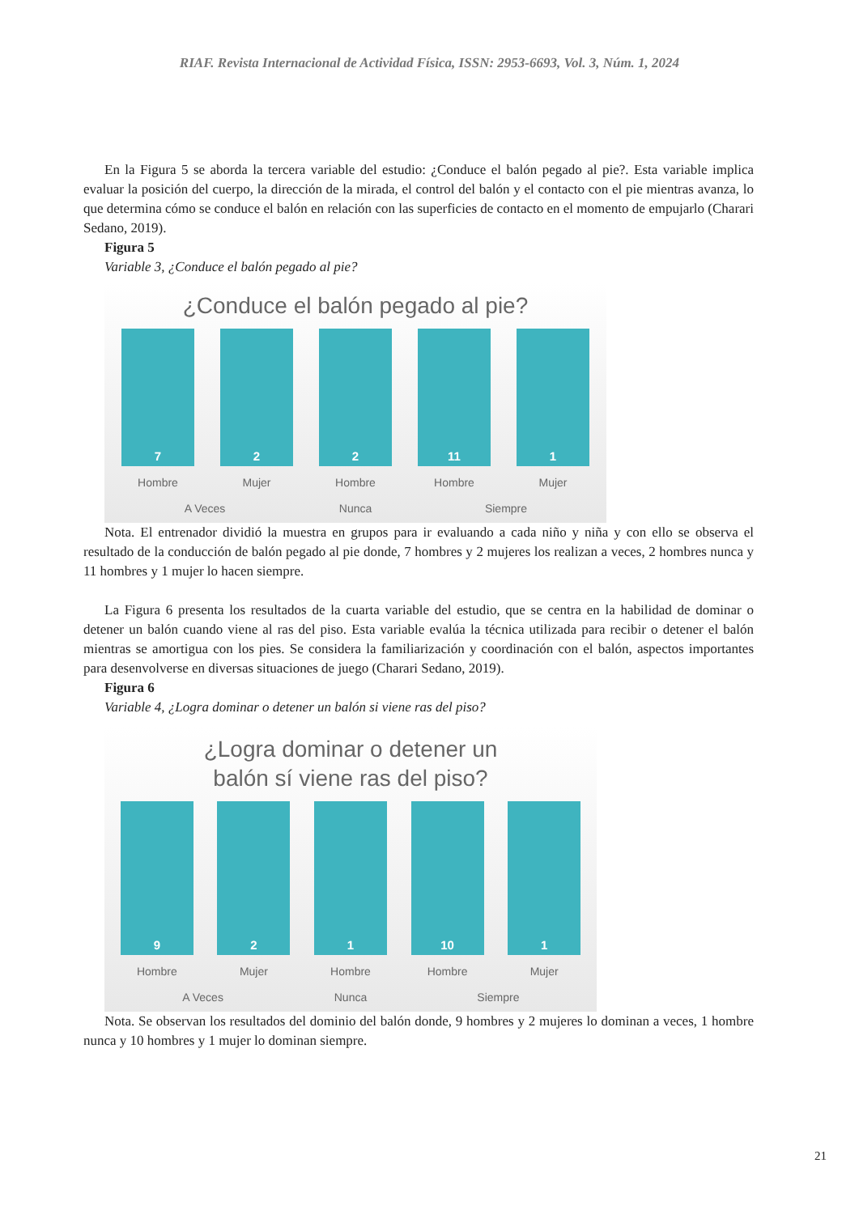RIAF. Revista Internacional de Actividad Física, ISSN: 2953-6693, Vol. 3, Núm. 1, 2024
En la Figura 5 se aborda la tercera variable del estudio: ¿Conduce el balón pegado al pie?. Esta variable implica evaluar la posición del cuerpo, la dirección de la mirada, el control del balón y el contacto con el pie mientras avanza, lo que determina cómo se conduce el balón en relación con las superficies de contacto en el momento de empujarlo (Charari Sedano, 2019).
Figura 5
Variable 3, ¿Conduce el balón pegado al pie?
¿Conduce el balón pegado al pie?
7
2
2
11
1
Hombre Mujer Hombre Hombre Mujer
A Veces Nunca Siempre
Nota. El entrenador dividió la muestra en grupos para ir evaluando a cada niño y niña y con ello se observa el resultado de la conducción de balón pegado al pie donde, 7 hombres y 2 mujeres los realizan a veces, 2 hombres nunca y 11 hombres y 1 mujer lo hacen siempre.
La Figura 6 presenta los resultados de la cuarta variable del estudio, que se centra en la habilidad de dominar o detener un balón cuando viene al ras del piso. Esta variable evalúa la técnica utilizada para recibir o detener el balón mientras se amortigua con los pies. Se considera la familiarización y coordinación con el balón, aspectos importantes para desenvolverse en diversas situaciones de juego (Charari Sedano, 2019).
Figura 6
Variable 4, ¿Logra dominar o detener un balón si viene ras del piso?
¿Logra dominar o detener un
balón sí viene ras del piso?
9
2
1
10
1
Hombre Mujer Hombre Hombre Mujer
A Veces Nunca Siempre
Nota. Se observan los resultados del dominio del balón donde, 9 hombres y 2 mujeres lo dominan a veces, 1 hombre nunca y 10 hombres y 1 mujer lo dominan siempre.
21